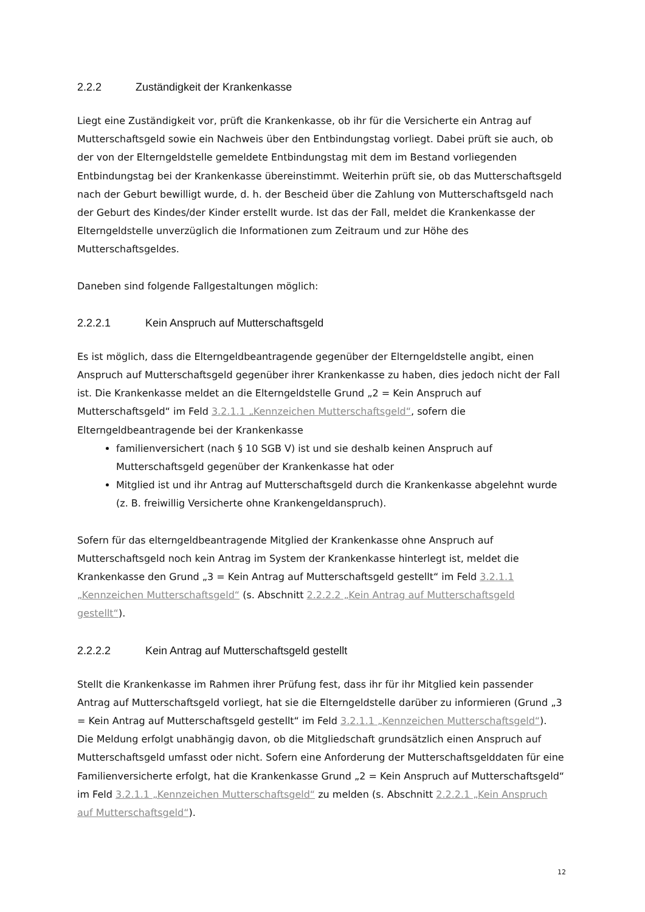2.2.2 Zuständigkeit der Krankenkasse
Liegt eine Zuständigkeit vor, prüft die Krankenkasse, ob ihr für die Versicherte ein Antrag auf Mutterschaftsgeld sowie ein Nachweis über den Entbindungstag vorliegt. Dabei prüft sie auch, ob der von der Elterngeldstelle gemeldete Entbindungstag mit dem im Bestand vorliegenden Entbindungstag bei der Krankenkasse übereinstimmt. Weiterhin prüft sie, ob das Mutterschaftsgeld nach der Geburt bewilligt wurde, d. h. der Bescheid über die Zahlung von Mutterschaftsgeld nach der Geburt des Kindes/der Kinder erstellt wurde. Ist das der Fall, meldet die Krankenkasse der Elterngeldstelle unverzüglich die Informationen zum Zeitraum und zur Höhe des Mutterschaftsgeldes.
Daneben sind folgende Fallgestaltungen möglich:
2.2.2.1 Kein Anspruch auf Mutterschaftsgeld
Es ist möglich, dass die Elterngeldbeantragende gegenüber der Elterngeldstelle angibt, einen Anspruch auf Mutterschaftsgeld gegenüber ihrer Krankenkasse zu haben, dies jedoch nicht der Fall ist. Die Krankenkasse meldet an die Elterngeldstelle Grund „2 = Kein Anspruch auf Mutterschaftsgeld“ im Feld 3.2.1.1 „Kennzeichen Mutterschaftsgeld“, sofern die Elterngeldbeantragende bei der Krankenkasse
familienversichert (nach § 10 SGB V) ist und sie deshalb keinen Anspruch auf Mutterschaftsgeld gegenüber der Krankenkasse hat oder
Mitglied ist und ihr Antrag auf Mutterschaftsgeld durch die Krankenkasse abgelehnt wurde (z. B. freiwillig Versicherte ohne Krankengeldanspruch).
Sofern für das elterngeldbeantragende Mitglied der Krankenkasse ohne Anspruch auf Mutterschaftsgeld noch kein Antrag im System der Krankenkasse hinterlegt ist, meldet die Krankenkasse den Grund „3 = Kein Antrag auf Mutterschaftsgeld gestellt“ im Feld 3.2.1.1 „Kennzeichen Mutterschaftsgeld“ (s. Abschnitt 2.2.2.2 „Kein Antrag auf Mutterschaftsgeld gestellt“).
2.2.2.2 Kein Antrag auf Mutterschaftsgeld gestellt
Stellt die Krankenkasse im Rahmen ihrer Prüfung fest, dass ihr für ihr Mitglied kein passender Antrag auf Mutterschaftsgeld vorliegt, hat sie die Elterngeldstelle darüber zu informieren (Grund „3 = Kein Antrag auf Mutterschaftsgeld gestellt“ im Feld 3.2.1.1 „Kennzeichen Mutterschaftsgeld“). Die Meldung erfolgt unabhängig davon, ob die Mitgliedschaft grundsätzlich einen Anspruch auf Mutterschaftsgeld umfasst oder nicht. Sofern eine Anforderung der Mutterschaftsgelddaten für eine Familienversicherte erfolgt, hat die Krankenkasse Grund „2 = Kein Anspruch auf Mutterschaftsgeld“ im Feld 3.2.1.1 „Kennzeichen Mutterschaftsgeld“ zu melden (s. Abschnitt 2.2.2.1 „Kein Anspruch auf Mutterschaftsgeld“).
12